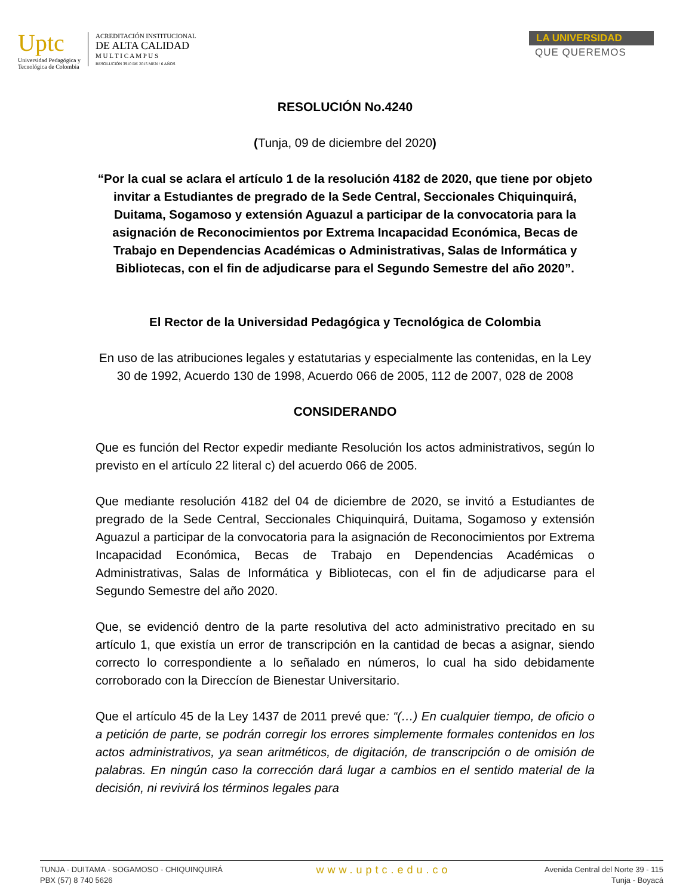Uptc
Universidad Pedagógica y
Tecnológica de Colombia
ACREDITACIÓN INSTITUCIONAL
DE ALTA CALIDAD
M U L T I C A M P U S
RESOLUCIÓN 3910 DE 2015 MEN / 6 AÑOS
LA UNIVERSIDAD
QUE QUEREMOS
RESOLUCIÓN No.4240
(Tunja, 09 de diciembre del 2020)
“Por la cual se aclara el artículo 1 de la resolución 4182 de 2020, que tiene por objeto invitar a Estudiantes de pregrado de la Sede Central, Seccionales Chiquinquirá, Duitama, Sogamoso y extensión Aguazul a participar de la convocatoria para la asignación de Reconocimientos por Extrema Incapacidad Económica, Becas de Trabajo en Dependencias Académicas o Administrativas, Salas de Informática y Bibliotecas, con el fin de adjudicarse para el Segundo Semestre del año 2020”.
El Rector de la Universidad Pedagógica y Tecnológica de Colombia
En uso de las atribuciones legales y estatutarias y especialmente las contenidas, en la Ley 30 de 1992, Acuerdo 130 de 1998, Acuerdo 066 de 2005, 112 de 2007, 028 de 2008
CONSIDERANDO
Que es función del Rector expedir mediante Resolución los actos administrativos, según lo previsto en el artículo 22 literal c) del acuerdo 066 de 2005.
Que mediante resolución 4182 del 04 de diciembre de 2020, se invitó a Estudiantes de pregrado de la Sede Central, Seccionales Chiquinquirá, Duitama, Sogamoso y extensión Aguazul a participar de la convocatoria para la asignación de Reconocimientos por Extrema Incapacidad Económica, Becas de Trabajo en Dependencias Académicas o Administrativas, Salas de Informática y Bibliotecas, con el fin de adjudicarse para el Segundo Semestre del año 2020.
Que, se evidenció dentro de la parte resolutiva del acto administrativo precitado en su artículo 1, que existía un error de transcripción en la cantidad de becas a asignar, siendo correcto lo correspondiente a lo señalado en números, lo cual ha sido debidamente corroborado con la Direccíon de Bienestar Universitario.
Que el artículo 45 de la Ley 1437 de 2011 prevé que: “(…) En cualquier tiempo, de oficio o a petición de parte, se podrán corregir los errores simplemente formales contenidos en los actos administrativos, ya sean aritméticos, de digitación, de transcripción o de omisión de palabras. En ningún caso la corrección dará lugar a cambios en el sentido material de la decisión, ni revivirá los términos legales para
TUNJA - DUITAMA - SOGAMOSO - CHIQUINQUIRÁ
PBX (57) 8 740 5626
www.uptc.edu.co
Avenida Central del Norte 39 - 115
Tunja - Boyacá